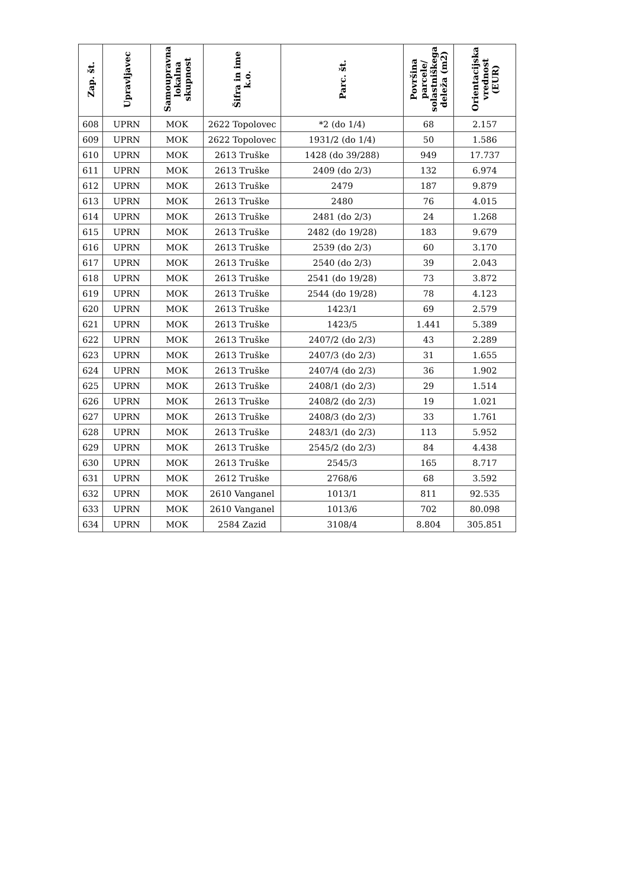| Zap. št. | Upravljavec | Samoupravna lokalna skupnost | Šifra in ime k.o. | Parc. št. | Površina parcele/ solastniškega deleža (m2) | Orientacijska vrednost (EUR) |
| --- | --- | --- | --- | --- | --- | --- |
| 608 | UPRN | MOK | 2622 Topolovec | *2 (do 1/4) | 68 | 2.157 |
| 609 | UPRN | MOK | 2622 Topolovec | 1931/2 (do 1/4) | 50 | 1.586 |
| 610 | UPRN | MOK | 2613 Truške | 1428 (do 39/288) | 949 | 17.737 |
| 611 | UPRN | MOK | 2613 Truške | 2409 (do 2/3) | 132 | 6.974 |
| 612 | UPRN | MOK | 2613 Truške | 2479 | 187 | 9.879 |
| 613 | UPRN | MOK | 2613 Truške | 2480 | 76 | 4.015 |
| 614 | UPRN | MOK | 2613 Truške | 2481 (do 2/3) | 24 | 1.268 |
| 615 | UPRN | MOK | 2613 Truške | 2482 (do 19/28) | 183 | 9.679 |
| 616 | UPRN | MOK | 2613 Truške | 2539 (do 2/3) | 60 | 3.170 |
| 617 | UPRN | MOK | 2613 Truške | 2540 (do 2/3) | 39 | 2.043 |
| 618 | UPRN | MOK | 2613 Truške | 2541 (do 19/28) | 73 | 3.872 |
| 619 | UPRN | MOK | 2613 Truške | 2544 (do 19/28) | 78 | 4.123 |
| 620 | UPRN | MOK | 2613 Truške | 1423/1 | 69 | 2.579 |
| 621 | UPRN | MOK | 2613 Truške | 1423/5 | 1.441 | 5.389 |
| 622 | UPRN | MOK | 2613 Truške | 2407/2 (do 2/3) | 43 | 2.289 |
| 623 | UPRN | MOK | 2613 Truške | 2407/3 (do 2/3) | 31 | 1.655 |
| 624 | UPRN | MOK | 2613 Truške | 2407/4 (do 2/3) | 36 | 1.902 |
| 625 | UPRN | MOK | 2613 Truške | 2408/1 (do 2/3) | 29 | 1.514 |
| 626 | UPRN | MOK | 2613 Truške | 2408/2 (do 2/3) | 19 | 1.021 |
| 627 | UPRN | MOK | 2613 Truške | 2408/3 (do 2/3) | 33 | 1.761 |
| 628 | UPRN | MOK | 2613 Truške | 2483/1 (do 2/3) | 113 | 5.952 |
| 629 | UPRN | MOK | 2613 Truške | 2545/2 (do 2/3) | 84 | 4.438 |
| 630 | UPRN | MOK | 2613 Truške | 2545/3 | 165 | 8.717 |
| 631 | UPRN | MOK | 2612 Truške | 2768/6 | 68 | 3.592 |
| 632 | UPRN | MOK | 2610 Vanganel | 1013/1 | 811 | 92.535 |
| 633 | UPRN | MOK | 2610 Vanganel | 1013/6 | 702 | 80.098 |
| 634 | UPRN | MOK | 2584 Zazid | 3108/4 | 8.804 | 305.851 |